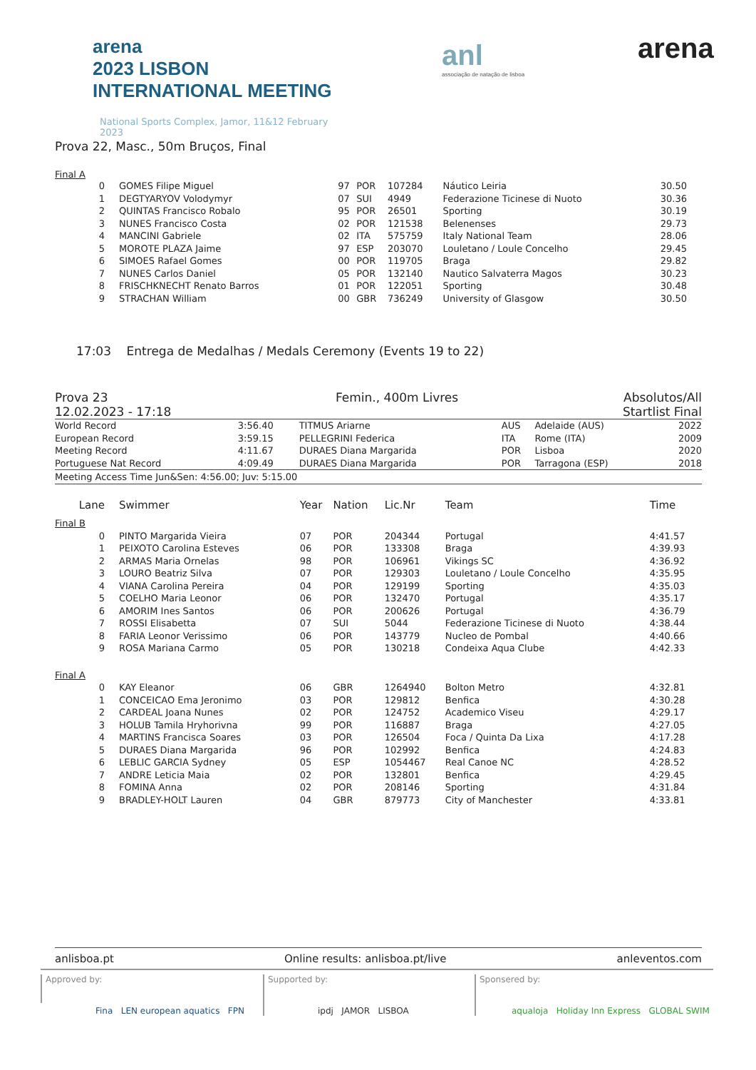arena
2023 LISBON INTERNATIONAL MEETING
National Sports Complex, Jamor, 11&12 February 2023
anl
associação de natação de lisboa
arena
Prova 22, Masc., 50m Bruços, Final
Final A
| 0 | GOMES Filipe Miguel | 97 | POR | 107284 | Náutico Leiria | 30.50 |
| 1 | DEGTYARYOV Volodymyr | 07 | SUI | 4949 | Federazione Ticinese di Nuoto | 30.36 |
| 2 | QUINTAS Francisco Robalo | 95 | POR | 26501 | Sporting | 30.19 |
| 3 | NUNES Francisco Costa | 02 | POR | 121538 | Belenenses | 29.73 |
| 4 | MANCINI Gabriele | 02 | ITA | 575759 | Italy National Team | 28.06 |
| 5 | MOROTE PLAZA Jaime | 97 | ESP | 203070 | Louletano / Loule Concelho | 29.45 |
| 6 | SIMOES Rafael Gomes | 00 | POR | 119705 | Braga | 29.82 |
| 7 | NUNES Carlos Daniel | 05 | POR | 132140 | Nautico Salvaterra Magos | 30.23 |
| 8 | FRISCHKNECHT Renato Barros | 01 | POR | 122051 | Sporting | 30.48 |
| 9 | STRACHAN William | 00 | GBR | 736249 | University of Glasgow | 30.50 |
17:03 Entrega de Medalhas / Medals Ceremony (Events 19 to 22)
Prova 23
12.02.2023 - 17:18
Femin., 400m Livres Absolutos/All
Startlist Final
| World Record | 3:56.40 | TITMUS Ariarne | AUS | Adelaide (AUS) | 2022 |
| European Record | 3:59.15 | PELLEGRINI Federica | ITA | Rome (ITA) | 2009 |
| Meeting Record | 4:11.67 | DURAES Diana Margarida | POR | Lisboa | 2020 |
| Portuguese Nat Record | 4:09.49 | DURAES Diana Margarida | POR | Tarragona (ESP) | 2018 |
Meeting Access Time Jun&Sen: 4:56.00; Juv: 5:15.00
| Lane | Swimmer | Year | Nation | Lic.Nr | Team | Time |
| --- | --- | --- | --- | --- | --- | --- |
| Final B | | | | | | |
| 0 | PINTO Margarida Vieira | 07 | POR | 204344 | Portugal | 4:41.57 |
| 1 | PEIXOTO Carolina Esteves | 06 | POR | 133308 | Braga | 4:39.93 |
| 2 | ARMAS Maria Ornelas | 98 | POR | 106961 | Vikings SC | 4:36.92 |
| 3 | LOURO Beatriz Silva | 07 | POR | 129303 | Louletano / Loule Concelho | 4:35.95 |
| 4 | VIANA Carolina Pereira | 04 | POR | 129199 | Sporting | 4:35.03 |
| 5 | COELHO Maria Leonor | 06 | POR | 132470 | Portugal | 4:35.17 |
| 6 | AMORIM Ines Santos | 06 | POR | 200626 | Portugal | 4:36.79 |
| 7 | ROSSI Elisabetta | 07 | SUI | 5044 | Federazione Ticinese di Nuoto | 4:38.44 |
| 8 | FARIA Leonor Verissimo | 06 | POR | 143779 | Nucleo de Pombal | 4:40.66 |
| 9 | ROSA Mariana Carmo | 05 | POR | 130218 | Condeixa Aqua Clube | 4:42.33 |
| Final A | | | | | | |
| 0 | KAY Eleanor | 06 | GBR | 1264940 | Bolton Metro | 4:32.81 |
| 1 | CONCEICAO Ema Jeronimo | 03 | POR | 129812 | Benfica | 4:30.28 |
| 2 | CARDEAL Joana Nunes | 02 | POR | 124752 | Academico Viseu | 4:29.17 |
| 3 | HOLUB Tamila Hryhorivna | 99 | POR | 116887 | Braga | 4:27.05 |
| 4 | MARTINS Francisca Soares | 03 | POR | 126504 | Foca / Quinta Da Lixa | 4:17.28 |
| 5 | DURAES Diana Margarida | 96 | POR | 102992 | Benfica | 4:24.83 |
| 6 | LEBLIC GARCIA Sydney | 05 | ESP | 1054467 | Real Canoe NC | 4:28.52 |
| 7 | ANDRE Leticia Maia | 02 | POR | 132801 | Benfica | 4:29.45 |
| 8 | FOMINA Anna | 02 | POR | 208146 | Sporting | 4:31.84 |
| 9 | BRADLEY-HOLT Lauren | 04 | GBR | 879773 | City of Manchester | 4:33.81 |
anlisboa.pt Online results: anlisboa.pt/live anleventos.com
Approved by:
Fina LEN european aquatics FPN
Supported by:
ipdj JAMOR LISBOA
Sponsered by:
aqualoja Holiday Inn Express GLOBAL SWIM